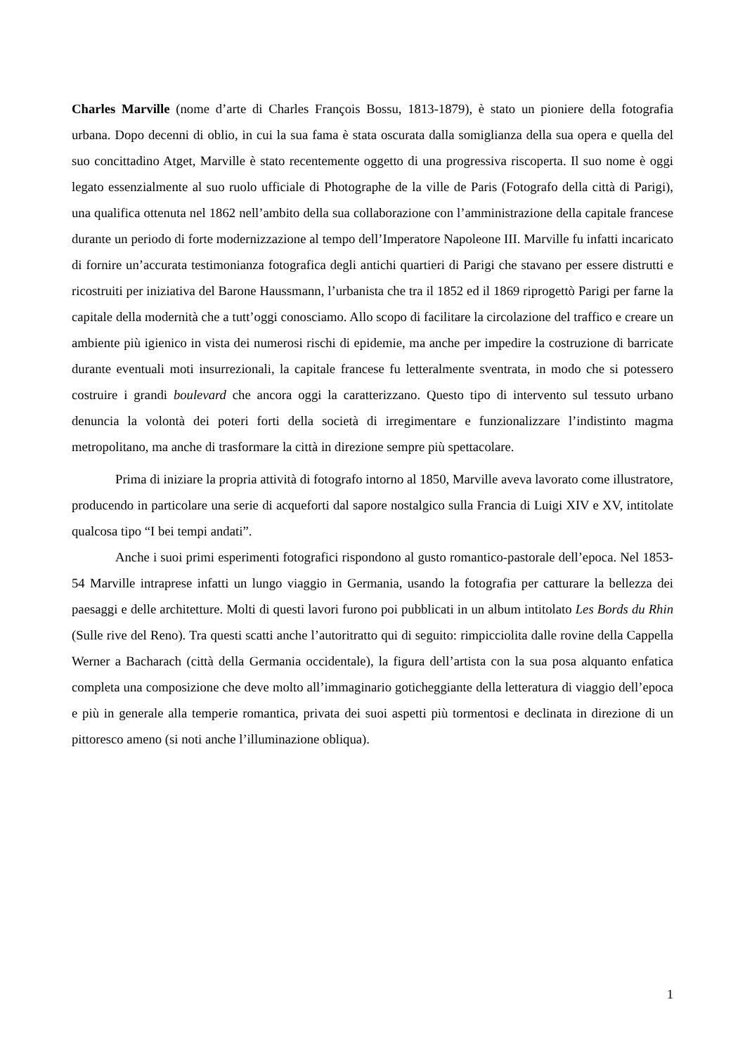Charles Marville (nome d’arte di Charles François Bossu, 1813-1879), è stato un pioniere della fotografia urbana. Dopo decenni di oblio, in cui la sua fama è stata oscurata dalla somiglianza della sua opera e quella del suo concittadino Atget, Marville è stato recentemente oggetto di una progressiva riscoperta. Il suo nome è oggi legato essenzialmente al suo ruolo ufficiale di Photographe de la ville de Paris (Fotografo della città di Parigi), una qualifica ottenuta nel 1862 nell’ambito della sua collaborazione con l’amministrazione della capitale francese durante un periodo di forte modernizzazione al tempo dell’Imperatore Napoleone III. Marville fu infatti incaricato di fornire un’accurata testimonianza fotografica degli antichi quartieri di Parigi che stavano per essere distrutti e ricostruiti per iniziativa del Barone Haussmann, l’urbanista che tra il 1852 ed il 1869 riprogettò Parigi per farne la capitale della modernità che a tutt’oggi conosciamo. Allo scopo di facilitare la circolazione del traffico e creare un ambiente più igienico in vista dei numerosi rischi di epidemie, ma anche per impedire la costruzione di barricate durante eventuali moti insurrezionali, la capitale francese fu letteralmente sventrata, in modo che si potessero costruire i grandi boulevard che ancora oggi la caratterizzano. Questo tipo di intervento sul tessuto urbano denuncia la volontà dei poteri forti della società di irregimentare e funzionalizzare l’indistinto magma metropolitano, ma anche di trasformare la città in direzione sempre più spettacolare.
Prima di iniziare la propria attività di fotografo intorno al 1850, Marville aveva lavorato come illustratore, producendo in particolare una serie di acqueforti dal sapore nostalgico sulla Francia di Luigi XIV e XV, intitolate qualcosa tipo “I bei tempi andati”.
Anche i suoi primi esperimenti fotografici rispondono al gusto romantico-pastorale dell’epoca. Nel 1853-54 Marville intraprese infatti un lungo viaggio in Germania, usando la fotografia per catturare la bellezza dei paesaggi e delle architetture. Molti di questi lavori furono poi pubblicati in un album intitolato Les Bords du Rhin (Sulle rive del Reno). Tra questi scatti anche l’autoritratto qui di seguito: rimpicciolita dalle rovine della Cappella Werner a Bacharach (città della Germania occidentale), la figura dell’artista con la sua posa alquanto enfatica completa una composizione che deve molto all’immaginario goticheggiante della letteratura di viaggio dell’epoca e più in generale alla temperie romantica, privata dei suoi aspetti più tormentosi e declinata in direzione di un pittoresco ameno (si noti anche l’illuminazione obliqua).
1